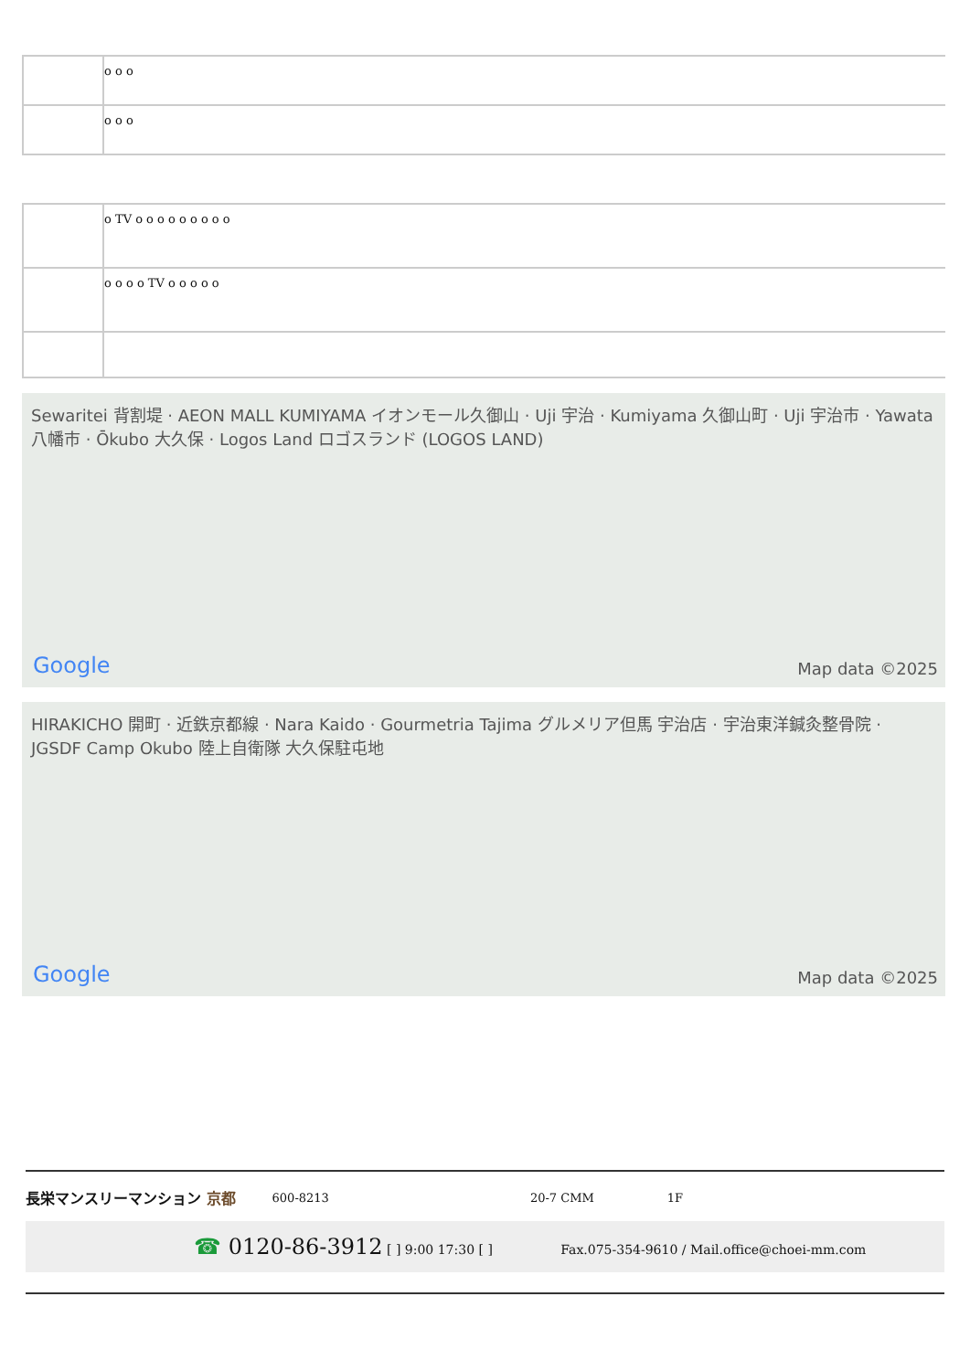| | o o o |
| | o o o |
| | o TV o o o o o o o o o |
| | o o o o TV o o o o o |
Sewaritei 背割堤 · AEON MALL KUMIYAMA イオンモール久御山 · Uji 宇治 · Kumiyama 久御山町 · Uji 宇治市 · Yawata 八幡市 · Ōkubo 大久保 · Logos Land ロゴスランド (LOGOS LAND)
Google Map data ©2025
HIRAKICHO 開町 · 近鉄京都線 · Nara Kaido · Gourmetria Tajima グルメリア但馬 宇治店 · 宇治東洋鍼灸整骨院 · JGSDF Camp Okubo 陸上自衛隊 大久保駐屯地
Google Map data ©2025
長栄マンスリーマンション 京都 600-8213 20-7 CMM 1F
☎ 0120-86-3912 [ ] 9:00 17:30 [ ] Fax.075-354-9610 / Mail.office@choei-mm.com